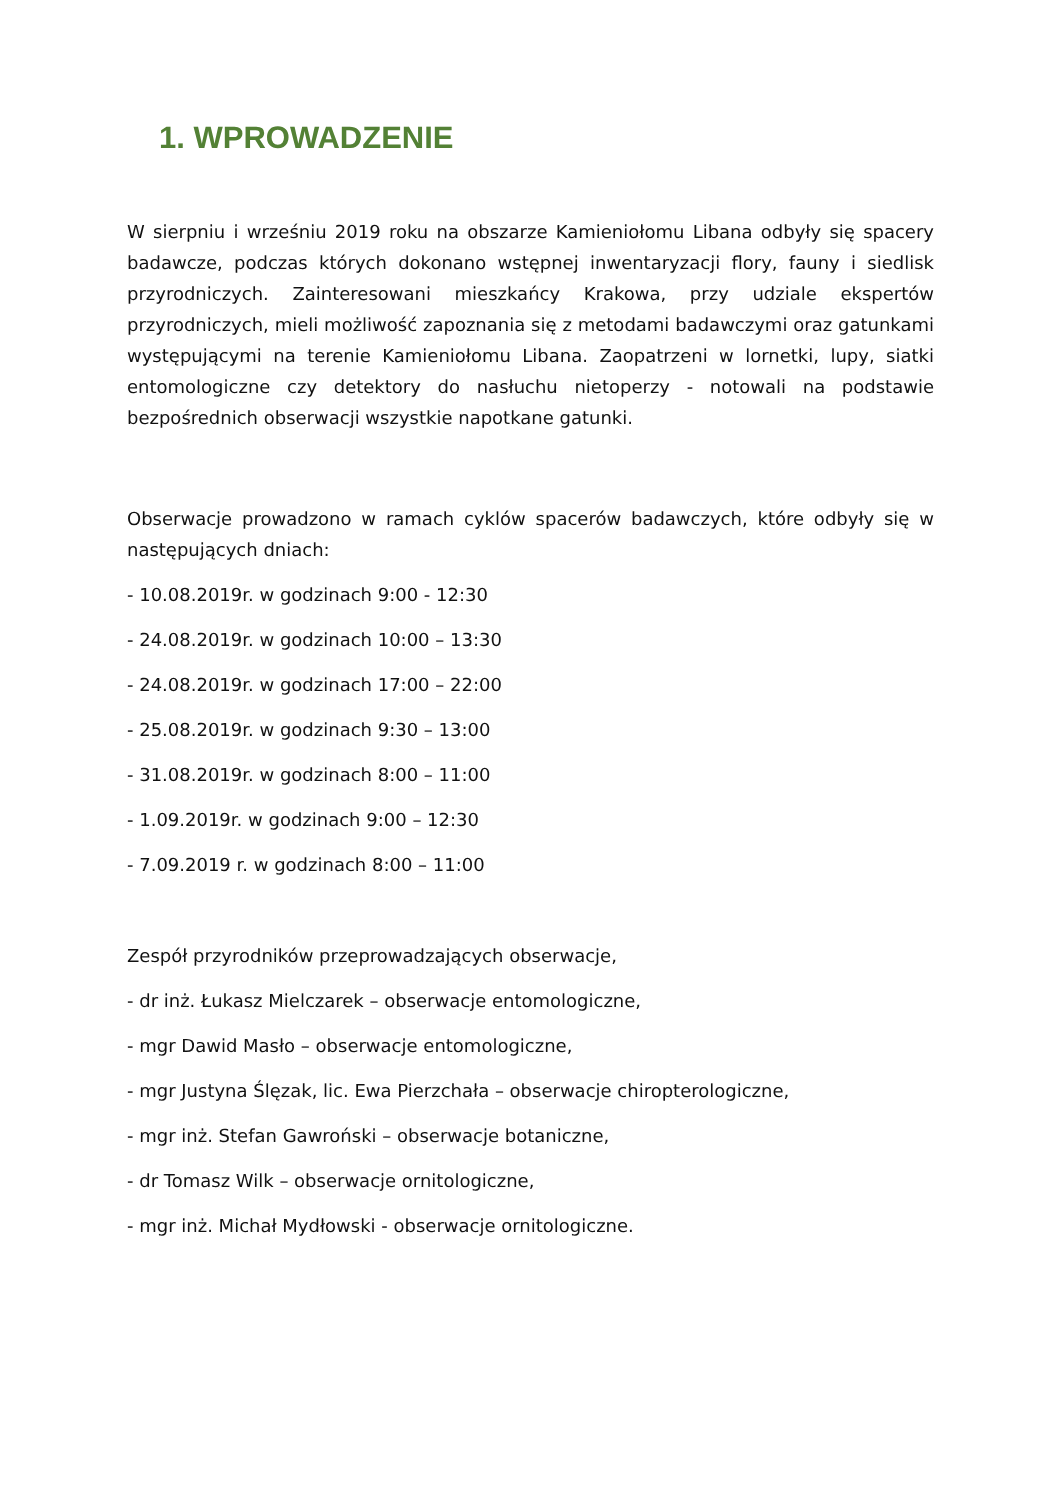1. WPROWADZENIE
W sierpniu i wrześniu 2019 roku na obszarze Kamieniołomu Libana odbyły się spacery badawcze, podczas których dokonano wstępnej inwentaryzacji flory, fauny i siedlisk przyrodniczych. Zainteresowani mieszkańcy Krakowa, przy udziale ekspertów przyrodniczych, mieli możliwość zapoznania się z metodami badawczymi oraz gatunkami występującymi na terenie Kamieniołomu Libana. Zaopatrzeni w lornetki, lupy, siatki entomologiczne czy detektory do nasłuchu nietoperzy - notowali na podstawie bezpośrednich obserwacji wszystkie napotkane gatunki.
Obserwacje prowadzono w ramach cyklów spacerów badawczych, które odbyły się w następujących dniach:
- 10.08.2019r. w godzinach 9:00 - 12:30
- 24.08.2019r. w godzinach 10:00 – 13:30
- 24.08.2019r. w godzinach 17:00 – 22:00
- 25.08.2019r. w godzinach 9:30 – 13:00
- 31.08.2019r. w godzinach 8:00 – 11:00
- 1.09.2019r. w godzinach 9:00 – 12:30
- 7.09.2019 r. w godzinach 8:00 – 11:00
Zespół przyrodników przeprowadzających obserwacje,
- dr inż. Łukasz Mielczarek – obserwacje entomologiczne,
- mgr Dawid Masło – obserwacje entomologiczne,
- mgr Justyna Ślęzak, lic. Ewa Pierzchała – obserwacje chiropterologiczne,
- mgr inż. Stefan Gawroński – obserwacje botaniczne,
- dr Tomasz Wilk – obserwacje ornitologiczne,
- mgr inż. Michał Mydłowski - obserwacje ornitologiczne.